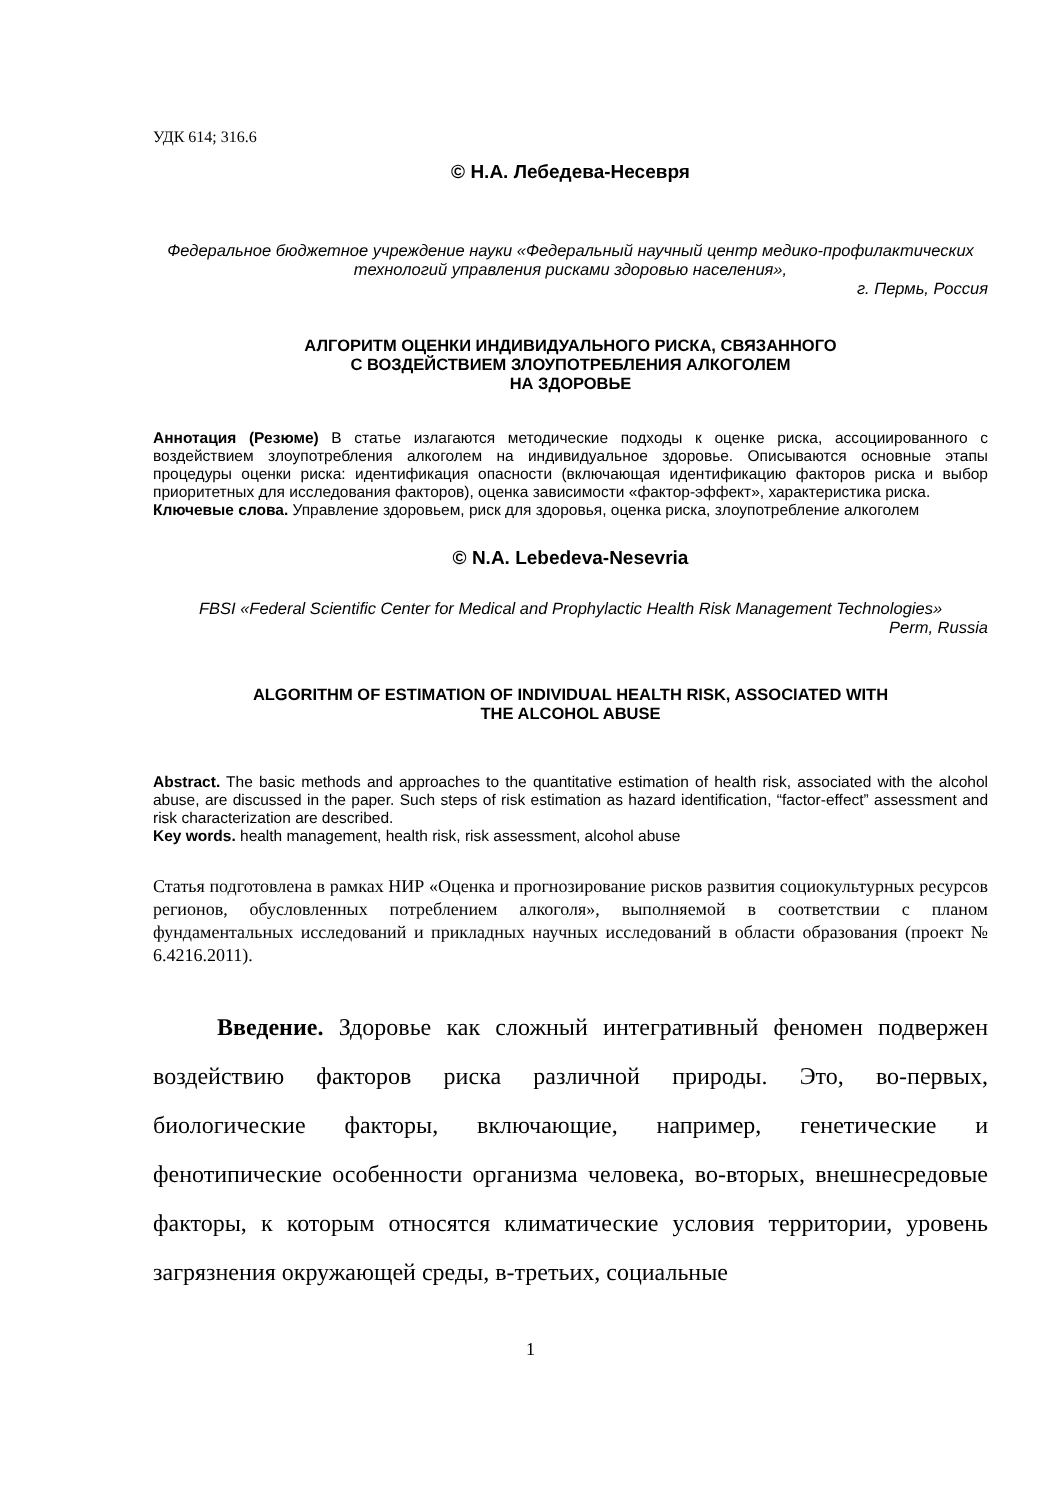УДК 614; 316.6
© Н.А. Лебедева-Несевря
Федеральное бюджетное учреждение науки «Федеральный научный центр медико-профилактических технологий управления рисками здоровью населения»,
г. Пермь, Россия
АЛГОРИТМ ОЦЕНКИ ИНДИВИДУАЛЬНОГО РИСКА, СВЯЗАННОГО
С ВОЗДЕЙСТВИЕМ ЗЛОУПОТРЕБЛЕНИЯ АЛКОГОЛЕМ
НА ЗДОРОВЬЕ
Аннотация (Резюме) В статье излагаются методические подходы к оценке риска, ассоциированного с воздействием злоупотребления алкоголем на индивидуальное здоровье. Описываются основные этапы процедуры оценки риска: идентификация опасности (включающая идентификацию факторов риска и выбор приоритетных для исследования факторов), оценка зависимости «фактор-эффект», характеристика риска.
Ключевые слова. Управление здоровьем, риск для здоровья, оценка риска, злоупотребление алкоголем
© N.A. Lebedeva-Nesevria
FBSI «Federal Scientific Center for Medical and Prophylactic Health Risk Management Technologies»
Perm, Russia
ALGORITHM OF ESTIMATION OF INDIVIDUAL HEALTH RISK, ASSOCIATED WITH
THE ALCOHOL ABUSE
Abstract. The basic methods and approaches to the quantitative estimation of health risk, associated with the alcohol abuse, are discussed in the paper. Such steps of risk estimation as hazard identification, “factor-effect” assessment and risk characterization are described.
Key words. health management, health risk, risk assessment, alcohol abuse
Статья подготовлена в рамках НИР «Оценка и прогнозирование рисков развития социокультурных ресурсов регионов, обусловленных потреблением алкоголя», выполняемой в соответствии с планом фундаментальных исследований и прикладных научных исследований в области образования (проект № 6.4216.2011).
Введение. Здоровье как сложный интегративный феномен подвержен воздействию факторов риска различной природы. Это, во-первых, биологические факторы, включающие, например, генетические и фенотипические особенности организма человека, во-вторых, внешнесредовые факторы, к которым относятся климатические условия территории, уровень загрязнения окружающей среды, в-третьих, социальные
1